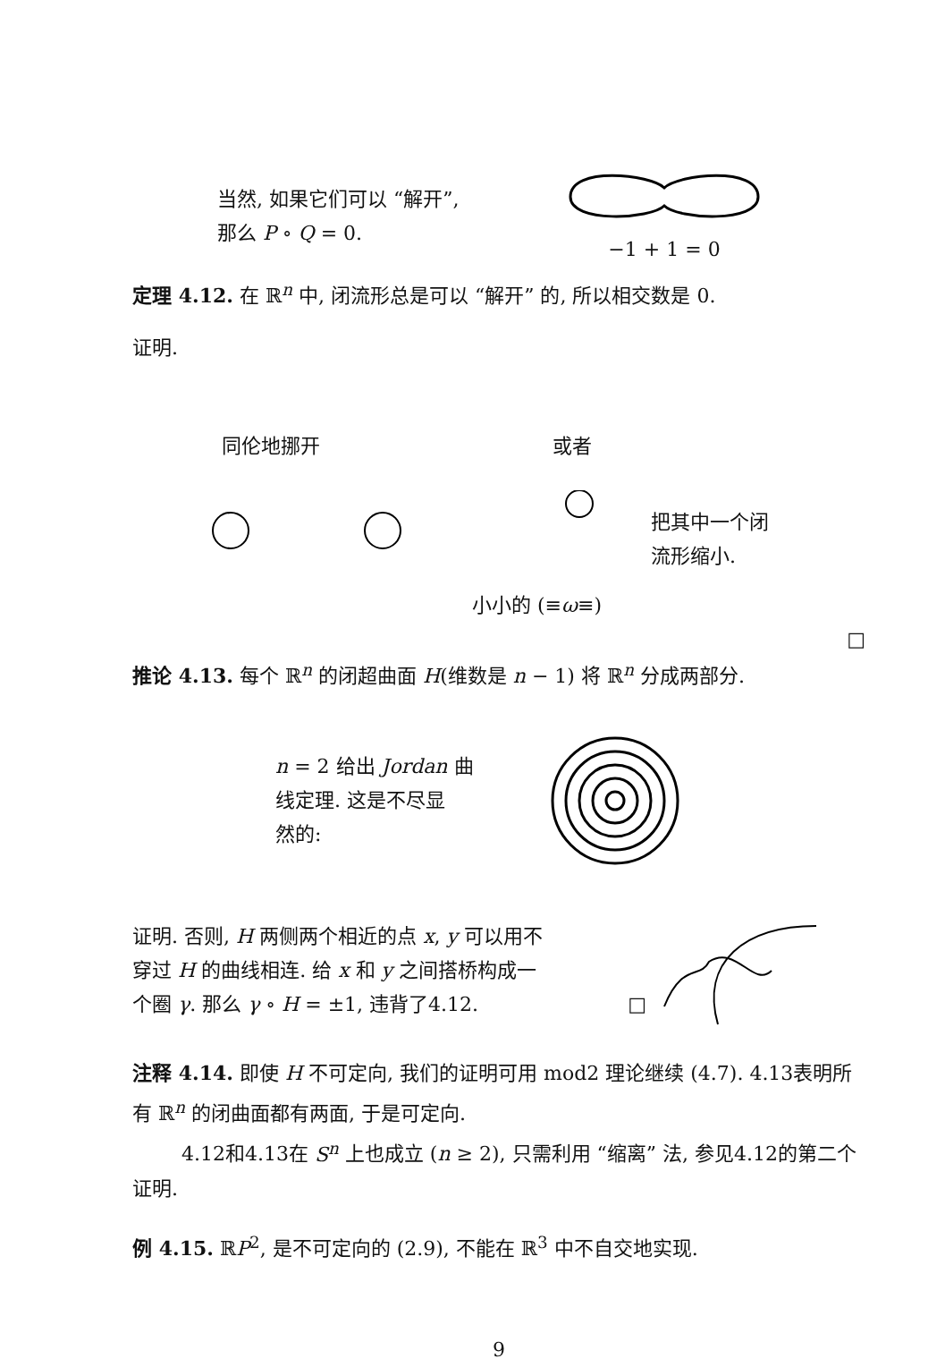当然, 如果它们可以 “解开”,
那么 P ∘ Q = 0.
−1 + 1 = 0
定理 4.12. 在 ℝ<sup>n</sup> 中, 闭流形总是可以 “解开” 的, 所以相交数是 0.
证明.
同伦地挪开 或者
把其中一个闭
流形缩小.
小小的 (≡ω≡)
□
推论 4.13. 每个 ℝ<sup>n</sup> 的闭超曲面 H(维数是 n − 1) 将 ℝ<sup>n</sup> 分成两部分.
n = 2 给出 Jordan 曲
线定理. 这是不尽显
然的:
证明. 否则, H 两侧两个相近的点 x, y 可以用不
穿过 H 的曲线相连. 给 x 和 y 之间搭桥构成一
个圈 γ. 那么 γ ∘ H = ±1, 违背了4.12. □
注释 4.14. 即使 H 不可定向, 我们的证明可用 mod2 理论继续 (4.7). 4.13表明所有 ℝ<sup>n</sup> 的闭曲面都有两面, 于是可定向.
4.12和4.13在 S<sup>n</sup> 上也成立 (n ≥ 2), 只需利用 “缩离” 法, 参见4.12的第二个证明.
例 4.15. ℝP<sup>2</sup>, 是不可定向的 (2.9), 不能在 ℝ<sup>3</sup> 中不自交地实现.
9